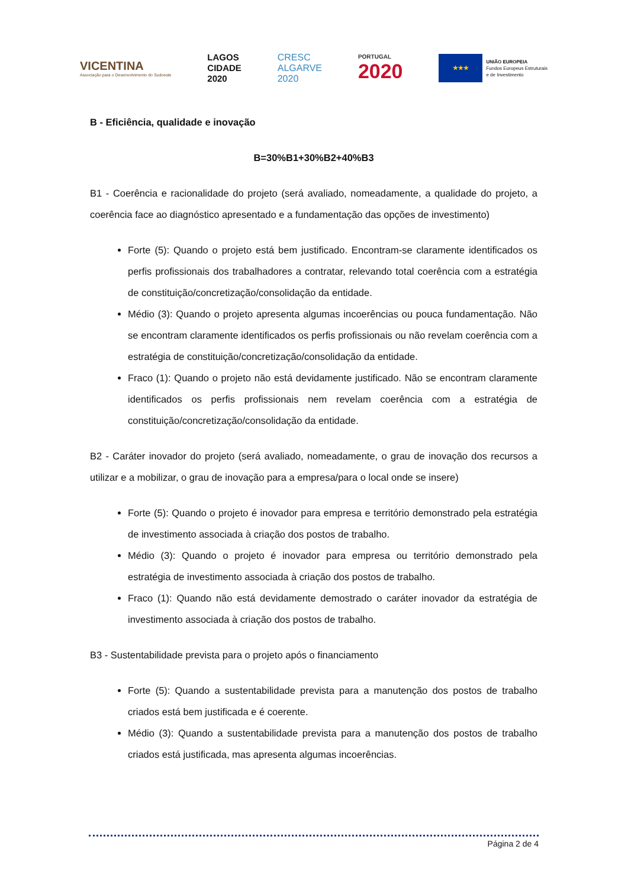VICENTINA
Associação para o Desenvolvimento do Sudoeste
LAGOS
CIDADE
2020
CRESC
ALGARVE
2020
PORTUGAL
2020
★★★
UNIÃO EUROPEIA
Fundos Europeus Estruturais
e de Investimento
B - Eficiência, qualidade e inovação
B=30%B1+30%B2+40%B3
B1 - Coerência e racionalidade do projeto (será avaliado, nomeadamente, a qualidade do projeto, a coerência face ao diagnóstico apresentado e a fundamentação das opções de investimento)
Forte (5): Quando o projeto está bem justificado. Encontram-se claramente identificados os perfis profissionais dos trabalhadores a contratar, relevando total coerência com a estratégia de constituição/concretização/consolidação da entidade.
Médio (3): Quando o projeto apresenta algumas incoerências ou pouca fundamentação. Não se encontram claramente identificados os perfis profissionais ou não revelam coerência com a estratégia de constituição/concretização/consolidação da entidade.
Fraco (1): Quando o projeto não está devidamente justificado. Não se encontram claramente identificados os perfis profissionais nem revelam coerência com a estratégia de constituição/concretização/consolidação da entidade.
B2 - Caráter inovador do projeto (será avaliado, nomeadamente, o grau de inovação dos recursos a utilizar e a mobilizar, o grau de inovação para a empresa/para o local onde se insere)
Forte (5): Quando o projeto é inovador para empresa e território demonstrado pela estratégia de investimento associada à criação dos postos de trabalho.
Médio (3): Quando o projeto é inovador para empresa ou território demonstrado pela estratégia de investimento associada à criação dos postos de trabalho.
Fraco (1): Quando não está devidamente demostrado o caráter inovador da estratégia de investimento associada à criação dos postos de trabalho.
B3 - Sustentabilidade prevista para o projeto após o financiamento
Forte (5): Quando a sustentabilidade prevista para a manutenção dos postos de trabalho criados está bem justificada e é coerente.
Médio (3): Quando a sustentabilidade prevista para a manutenção dos postos de trabalho criados está justificada, mas apresenta algumas incoerências.
Página 2 de 4